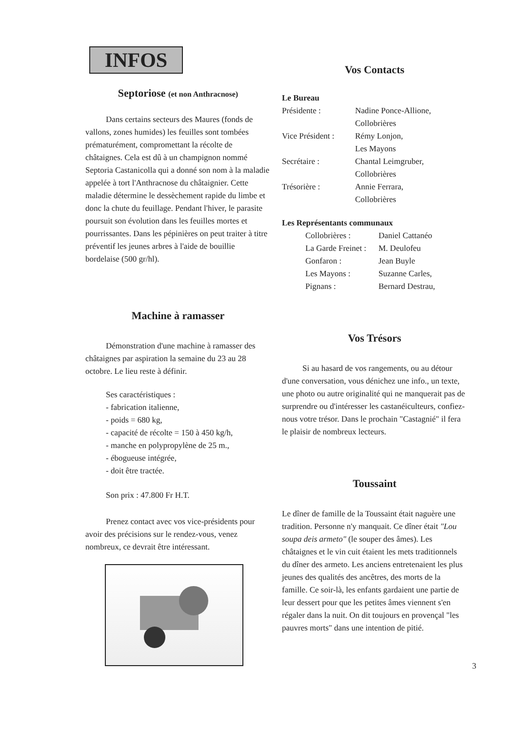INFOS
Septoriose (et non Anthracnose)
Dans certains secteurs des Maures (fonds de vallons, zones humides) les feuilles sont tombées prématurément, compromettant la récolte de châtaignes. Cela est dû à un champignon nommé Septoria Castanicolla qui a donné son nom à la maladie appelée à tort l'Anthracnose du châtaignier. Cette maladie détermine le dessèchement rapide du limbe et donc la chute du feuillage. Pendant l'hiver, le parasite poursuit son évolution dans les feuilles mortes et pourrissantes. Dans les pépinières on peut traiter à titre préventif les jeunes arbres à l'aide de bouillie bordelaise (500 gr/hl).
Machine à ramasser
Démonstration d'une machine à ramasser des châtaignes par aspiration la semaine du 23 au 28 octobre. Le lieu reste à définir.
Ses caractéristiques :
- fabrication italienne,
- poids = 680 kg,
- capacité de récolte = 150 à 450 kg/h,
- manche en polypropylène de 25 m.,
- ébogueuse intégrée,
- doit être tractée.
Son prix : 47.800 Fr H.T.
Prenez contact avec vos vice-présidents pour avoir des précisions sur le rendez-vous, venez nombreux, ce devrait être intéressant.
Vos Contacts
Le Bureau
| Présidente : | Nadine Ponce-Allione, Collobrières |
| Vice Président : | Rémy Lonjon, Les Mayons |
| Secrétaire : | Chantal Leimgruber, Collobrières |
| Trésorière : | Annie Ferrara, Collobrières |
Les Représentants communaux
| Collobrières : | Daniel Cattanéo |
| La Garde Freinet : | M. Deulofeu |
| Gonfaron : | Jean Buyle |
| Les Mayons : | Suzanne Carles, |
| Pignans : | Bernard Destrau, |
Vos Trésors
Si au hasard de vos rangements, ou au détour d'une conversation, vous dénichez une info., un texte, une photo ou autre originalité qui ne manquerait pas de surprendre ou d'intéresser les castanéiculteurs, confiez-nous votre trésor. Dans le prochain "Castagnié" il fera le plaisir de nombreux lecteurs.
Toussaint
Le dîner de famille de la Toussaint était naguère une tradition. Personne n'y manquait. Ce dîner était "Lou soupa deis armeto" (le souper des âmes). Les châtaignes et le vin cuit étaient les mets traditionnels du dîner des armeto. Les anciens entretenaient les plus jeunes des qualités des ancêtres, des morts de la famille. Ce soir-là, les enfants gardaient une partie de leur dessert pour que les petites âmes viennent s'en régaler dans la nuit. On dit toujours en provençal "les pauvres morts" dans une intention de pitié.
3